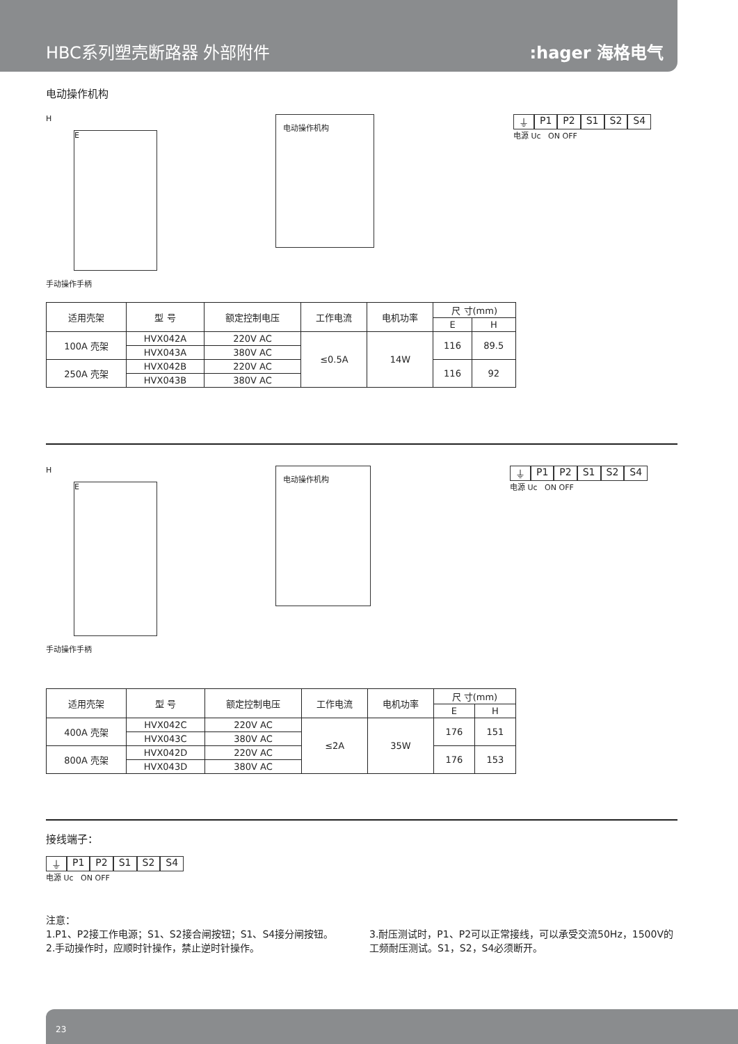HBC系列塑壳断路器 外部附件
:hager 海格电气
电动操作机构
H
E
手动操作手柄
电动操作机构
⏚ P1 P2 S1 S2 S4
电源 Uc ON OFF
| 适用壳架 | 型 号 | 额定控制电压 | 工作电流 | 电机功率 | 尺 寸(mm) | |
| --- | --- | --- | --- | --- | --- | --- |
| | | | | | E | H |
| 100A 壳架 | HVX042A | 220V AC | ≤0.5A | 14W | 116 | 89.5 |
| | HVX043A | 380V AC | | | | |
| 250A 壳架 | HVX042B | 220V AC | | | 116 | 92 |
| | HVX043B | 380V AC | | | | |
H
E
手动操作手柄
电动操作机构
⏚ P1 P2 S1 S2 S4
电源 Uc ON OFF
| 适用壳架 | 型 号 | 额定控制电压 | 工作电流 | 电机功率 | 尺 寸(mm) | |
| --- | --- | --- | --- | --- | --- | --- |
| | | | | | E | H |
| 400A 壳架 | HVX042C | 220V AC | ≤2A | 35W | 176 | 151 |
| | HVX043C | 380V AC | | | | |
| 800A 壳架 | HVX042D | 220V AC | | | 176 | 153 |
| | HVX043D | 380V AC | | | | |
接线端子：
⏚ P1 P2 S1 S2 S4
电源 Uc ON OFF
注意：
1.P1、P2接工作电源；S1、S2接合闸按钮；S1、S4接分闸按钮。
2.手动操作时，应顺时针操作，禁止逆时针操作。
3.耐压测试时，P1、P2可以正常接线，可以承受交流50Hz，1500V的工频耐压测试。S1，S2，S4必须断开。
23